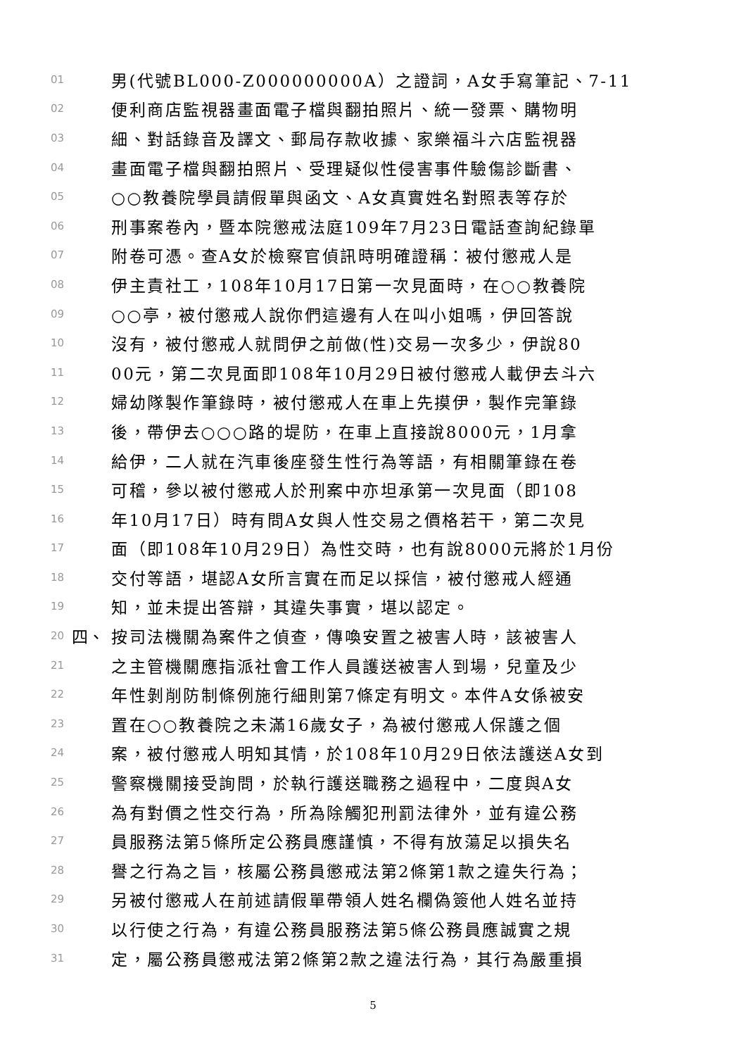01 男(代號BL000-Z000000000A）之證詞，A女手寫筆記、7-11
02 便利商店監視器畫面電子檔與翻拍照片、統一發票、購物明
03 細、對話錄音及譯文、郵局存款收據、家樂福斗六店監視器
04 畫面電子檔與翻拍照片、受理疑似性侵害事件驗傷診斷書、
05 ○○教養院學員請假單與函文、A女真實姓名對照表等存於
06 刑事案卷內，暨本院懲戒法庭109年7月23日電話查詢紀錄單
07 附卷可憑。查A女於檢察官偵訊時明確證稱：被付懲戒人是
08 伊主責社工，108年10月17日第一次見面時，在○○教養院
09 ○○亭，被付懲戒人說你們這邊有人在叫小姐嗎，伊回答說
10 沒有，被付懲戒人就問伊之前做(性)交易一次多少，伊說80
11 00元，第二次見面即108年10月29日被付懲戒人載伊去斗六
12 婦幼隊製作筆錄時，被付懲戒人在車上先摸伊，製作完筆錄
13 後，帶伊去○○○路的堤防，在車上直接說8000元，1月拿
14 給伊，二人就在汽車後座發生性行為等語，有相關筆錄在卷
15 可稽，參以被付懲戒人於刑案中亦坦承第一次見面（即108
16 年10月17日）時有問A女與人性交易之價格若干，第二次見
17 面（即108年10月29日）為性交時，也有說8000元將於1月份
18 交付等語，堪認A女所言實在而足以採信，被付懲戒人經通
19 知，並未提出答辯，其違失事實，堪以認定。
20 四、 按司法機關為案件之偵查，傳喚安置之被害人時，該被害人
21 之主管機關應指派社會工作人員護送被害人到場，兒童及少
22 年性剝削防制條例施行細則第7條定有明文。本件A女係被安
23 置在○○教養院之未滿16歲女子，為被付懲戒人保護之個
24 案，被付懲戒人明知其情，於108年10月29日依法護送A女到
25 警察機關接受詢問，於執行護送職務之過程中，二度與A女
26 為有對價之性交行為，所為除觸犯刑罰法律外，並有違公務
27 員服務法第5條所定公務員應謹慎，不得有放蕩足以損失名
28 譽之行為之旨，核屬公務員懲戒法第2條第1款之違失行為；
29 另被付懲戒人在前述請假單帶領人姓名欄偽簽他人姓名並持
30 以行使之行為，有違公務員服務法第5條公務員應誠實之規
31 定，屬公務員懲戒法第2條第2款之違法行為，其行為嚴重損
5